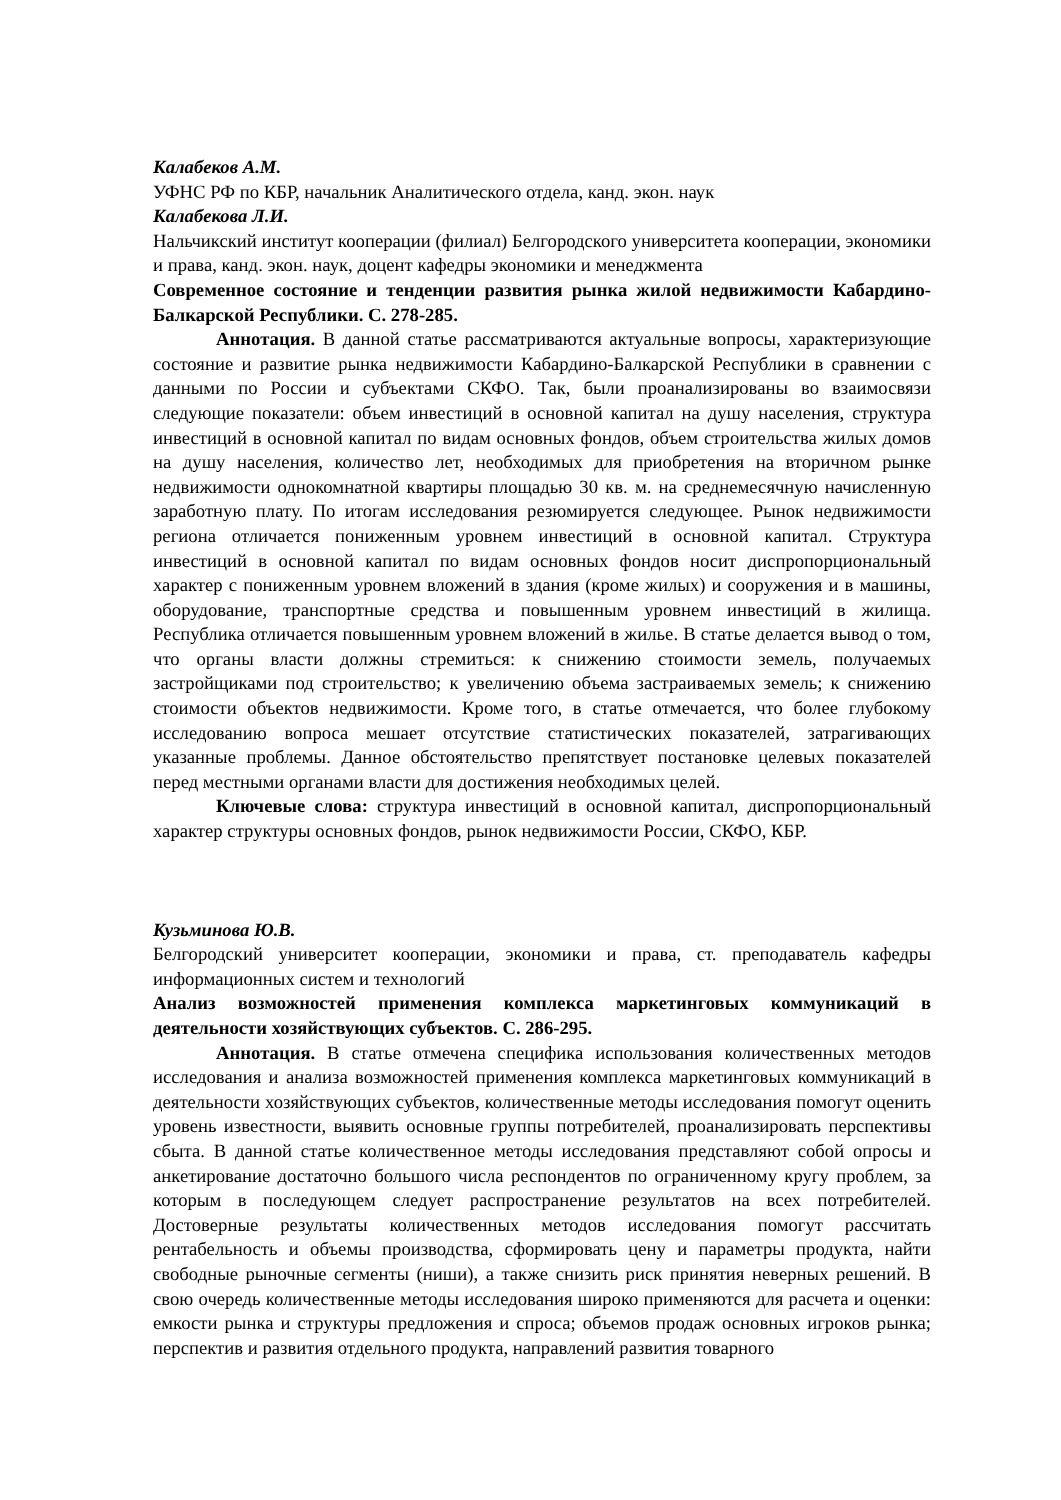Калабеков А.М.
УФНС РФ по КБР, начальник Аналитического отдела, канд. экон. наук
Калабекова Л.И.
Нальчикский институт кооперации (филиал) Белгородского университета кооперации, экономики и права, канд. экон. наук, доцент кафедры экономики и менеджмента
Современное состояние и тенденции развития рынка жилой недвижимости Кабардино-Балкарской Республики. С. 278-285.
Аннотация. В данной статье рассматриваются актуальные вопросы, характеризующие состояние и развитие рынка недвижимости Кабардино-Балкарской Республики в сравнении с данными по России и субъектами СКФО. Так, были проанализированы во взаимосвязи следующие показатели: объем инвестиций в основной капитал на душу населения, структура инвестиций в основной капитал по видам основных фондов, объем строительства жилых домов на душу населения, количество лет, необходимых для приобретения на вторичном рынке недвижимости однокомнатной квартиры площадью 30 кв. м. на среднемесячную начисленную заработную плату. По итогам исследования резюмируется следующее. Рынок недвижимости региона отличается пониженным уровнем инвестиций в основной капитал. Структура инвестиций в основной капитал по видам основных фондов носит диспропорциональный характер с пониженным уровнем вложений в здания (кроме жилых) и сооружения и в машины, оборудование, транспортные средства и повышенным уровнем инвестиций в жилища. Республика отличается повышенным уровнем вложений в жилье. В статье делается вывод о том, что органы власти должны стремиться: к снижению стоимости земель, получаемых застройщиками под строительство; к увеличению объема застраиваемых земель; к снижению стоимости объектов недвижимости. Кроме того, в статье отмечается, что более глубокому исследованию вопроса мешает отсутствие статистических показателей, затрагивающих указанные проблемы. Данное обстоятельство препятствует постановке целевых показателей перед местными органами власти для достижения необходимых целей.
Ключевые слова: структура инвестиций в основной капитал, диспропорциональный характер структуры основных фондов, рынок недвижимости России, СКФО, КБР.
Кузьминова Ю.В.
Белгородский университет кооперации, экономики и права, ст. преподаватель кафедры информационных систем и технологий
Анализ возможностей применения комплекса маркетинговых коммуникаций в деятельности хозяйствующих субъектов. С. 286-295.
Аннотация. В статье отмечена специфика использования количественных методов исследования и анализа возможностей применения комплекса маркетинговых коммуникаций в деятельности хозяйствующих субъектов, количественные методы исследования помогут оценить уровень известности, выявить основные группы потребителей, проанализировать перспективы сбыта. В данной статье количественное методы исследования представляют собой опросы и анкетирование достаточно большого числа респондентов по ограниченному кругу проблем, за которым в последующем следует распространение результатов на всех потребителей. Достоверные результаты количественных методов исследования помогут рассчитать рентабельность и объемы производства, сформировать цену и параметры продукта, найти свободные рыночные сегменты (ниши), а также снизить риск принятия неверных решений. В свою очередь количественные методы исследования широко применяются для расчета и оценки: емкости рынка и структуры предложения и спроса; объемов продаж основных игроков рынка; перспектив и развития отдельного продукта, направлений развития товарного